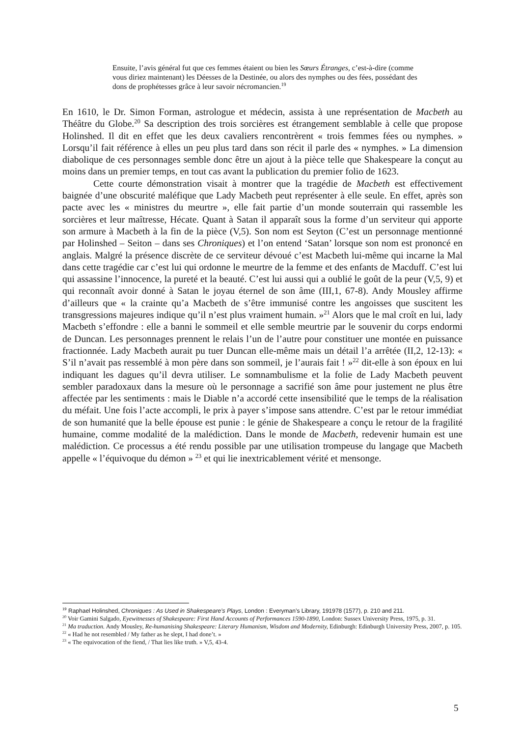Ensuite, l’avis général fut que ces femmes étaient ou bien les Sœurs Étranges, c’est-à-dire (comme vous diriez maintenant) les Déesses de la Destinée, ou alors des nymphes ou des fées, possédant des dons de prophétesses grâce à leur savoir nécromancien.<sup>19</sup>
En 1610, le Dr. Simon Forman, astrologue et médecin, assista à une représentation de Macbeth au Théâtre du Globe.<sup>20</sup> Sa description des trois sorcières est étrangement semblable à celle que propose Holinshed. Il dit en effet que les deux cavaliers rencontrèrent « trois femmes fées ou nymphes. » Lorsqu’il fait référence à elles un peu plus tard dans son récit il parle des « nymphes. » La dimension diabolique de ces personnages semble donc être un ajout à la pièce telle que Shakespeare la conçut au moins dans un premier temps, en tout cas avant la publication du premier folio de 1623.
Cette courte démonstration visait à montrer que la tragédie de Macbeth est effectivement baignée d’une obscurité maléfique que Lady Macbeth peut représenter à elle seule. En effet, après son pacte avec les « ministres du meurtre », elle fait partie d’un monde souterrain qui rassemble les sorcières et leur maîtresse, Hécate. Quant à Satan il apparaît sous la forme d’un serviteur qui apporte son armure à Macbeth à la fin de la pièce (V,5). Son nom est Seyton (C’est un personnage mentionné par Holinshed – Seiton – dans ses Chroniques) et l’on entend ‘Satan’ lorsque son nom est prononcé en anglais. Malgré la présence discrète de ce serviteur dévoué c’est Macbeth lui-même qui incarne la Mal dans cette tragédie car c’est lui qui ordonne le meurtre de la femme et des enfants de Macduff. C’est lui qui assassine l’innocence, la pureté et la beauté. C’est lui aussi qui a oublié le goût de la peur (V,5, 9) et qui reconnaît avoir donné à Satan le joyau éternel de son âme (III,1, 67-8). Andy Mousley affirme d’ailleurs que « la crainte qu’a Macbeth de s’être immunisé contre les angoisses que suscitent les transgressions majeures indique qu’il n’est plus vraiment humain. »<sup>21</sup> Alors que le mal croît en lui, lady Macbeth s’effondre : elle a banni le sommeil et elle semble meurtrie par le souvenir du corps endormi de Duncan. Les personnages prennent le relais l’un de l’autre pour constituer une montée en puissance fractionnée. Lady Macbeth aurait pu tuer Duncan elle-même mais un détail l’a arrêtée (II,2, 12-13): « S’il n’avait pas ressemblé à mon père dans son sommeil, je l’aurais fait ! »<sup>22</sup> dit-elle à son époux en lui indiquant les dagues qu’il devra utiliser. Le somnambulisme et la folie de Lady Macbeth peuvent sembler paradoxaux dans la mesure où le personnage a sacrifié son âme pour justement ne plus être affectée par les sentiments : mais le Diable n’a accordé cette insensibilité que le temps de la réalisation du méfait. Une fois l’acte accompli, le prix à payer s’impose sans attendre. C’est par le retour immédiat de son humanité que la belle épouse est punie : le génie de Shakespeare a conçu le retour de la fragilité humaine, comme modalité de la malédiction. Dans le monde de Macbeth, redevenir humain est une malédiction. Ce processus a été rendu possible par une utilisation trompeuse du langage que Macbeth appelle « l’équivoque du démon » <sup>23</sup> et qui lie inextricablement vérité et mensonge.
<sup>19</sup> Raphael Holinshed, Chroniques : As Used in Shakespeare’s Plays, London : Everyman’s Library, 191978 (1577), p. 210 and 211.
<sup>20</sup> Voir Gamini Salgado, Eyewitnesses of Shakespeare: First Hand Accounts of Performances 1590-1890, London: Sussex University Press, 1975, p. 31.
<sup>21</sup> Ma traduction. Andy Mousley, Re-humanising Shakespeare: Literary Humanism, Wisdom and Modernity, Edinburgh: Edinburgh University Press, 2007, p. 105.
<sup>22</sup> « Had he not resembled / My father as he slept, I had done’t. »
<sup>23</sup> « The equivocation of the fiend, / That lies like truth. » V,5, 43-4.
5